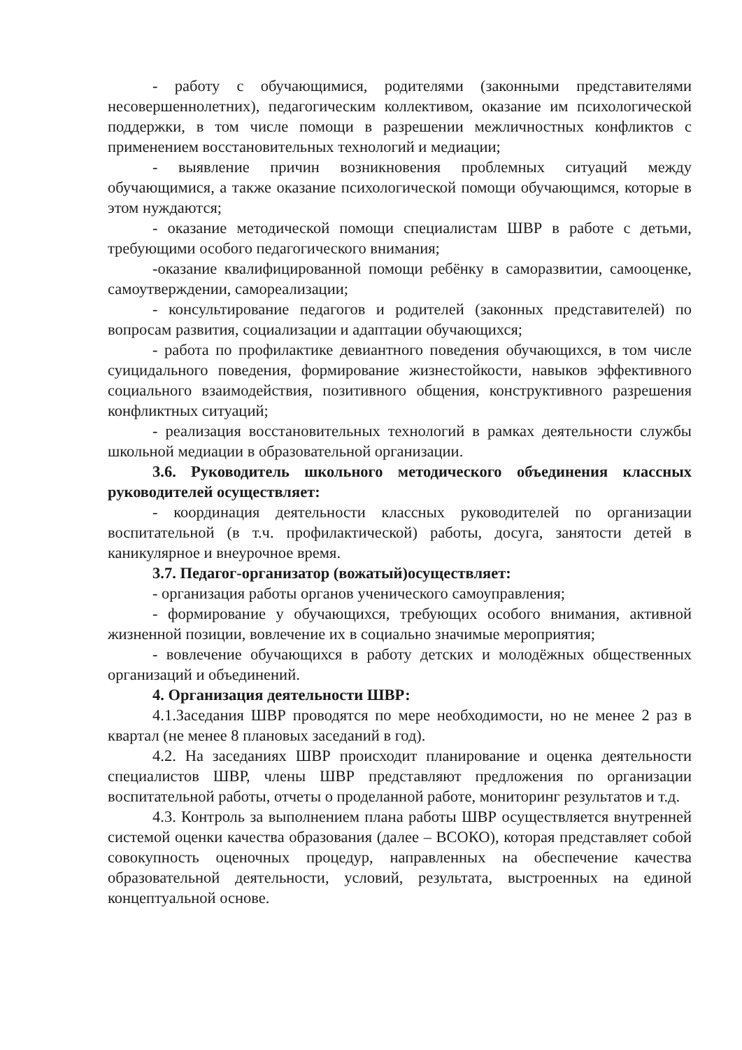- работу с обучающимися, родителями (законными представителями несовершеннолетних), педагогическим коллективом, оказание им психологической поддержки, в том числе помощи в разрешении межличностных конфликтов с применением восстановительных технологий и медиации;
- выявление причин возникновения проблемных ситуаций между обучающимися, а также оказание психологической помощи обучающимся, которые в этом нуждаются;
- оказание методической помощи специалистам ШВР в работе с детьми, требующими особого педагогического внимания;
-оказание квалифицированной помощи ребёнку в саморазвитии, самооценке, самоутверждении, самореализации;
- консультирование педагогов и родителей (законных представителей) по вопросам развития, социализации и адаптации обучающихся;
- работа по профилактике девиантного поведения обучающихся, в том числе суицидального поведения, формирование жизнестойкости, навыков эффективного социального взаимодействия, позитивного общения, конструктивного разрешения конфликтных ситуаций;
- реализация восстановительных технологий в рамках деятельности службы школьной медиации в образовательной организации.
3.6. Руководитель школьного методического объединения классных руководителей осуществляет:
- координация деятельности классных руководителей по организации воспитательной (в т.ч. профилактической) работы, досуга, занятости детей в каникулярное и внеурочное время.
3.7. Педагог-организатор (вожатый)осуществляет:
- организация работы органов ученического самоуправления;
- формирование у обучающихся, требующих особого внимания, активной жизненной позиции, вовлечение их в социально значимые мероприятия;
- вовлечение обучающихся в работу детских и молодёжных общественных организаций и объединений.
4. Организация деятельности ШВР:
4.1.Заседания ШВР проводятся по мере необходимости, но не менее 2 раз в квартал (не менее 8 плановых заседаний в год).
4.2. На заседаниях ШВР происходит планирование и оценка деятельности специалистов ШВР, члены ШВР представляют предложения по организации воспитательной работы, отчеты о проделанной работе, мониторинг результатов и т.д.
4.3. Контроль за выполнением плана работы ШВР осуществляется внутренней системой оценки качества образования (далее – ВСОКО), которая представляет собой совокупность оценочных процедур, направленных на обеспечение качества образовательной деятельности, условий, результата, выстроенных на единой концептуальной основе.